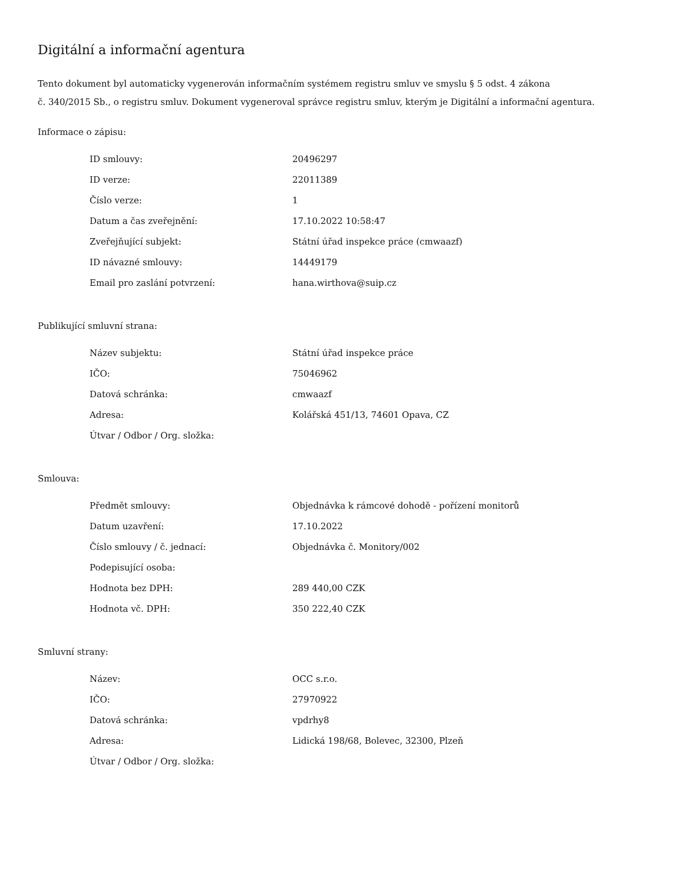Digitální a informační agentura
Tento dokument byl automaticky vygenerován informačním systémem registru smluv ve smyslu § 5 odst. 4 zákona
č. 340/2015 Sb., o registru smluv. Dokument vygeneroval správce registru smluv, kterým je Digitální a informační agentura.
Informace o zápisu:
| ID smlouvy: | 20496297 |
| ID verze: | 22011389 |
| Číslo verze: | 1 |
| Datum a čas zveřejnění: | 17.10.2022 10:58:47 |
| Zveřejňující subjekt: | Státní úřad inspekce práce (cmwaazf) |
| ID návazné smlouvy: | 14449179 |
| Email pro zaslání potvrzení: | hana.wirthova@suip.cz |
Publikující smluvní strana:
| Název subjektu: | Státní úřad inspekce práce |
| IČO: | 75046962 |
| Datová schránka: | cmwaazf |
| Adresa: | Kolářská 451/13, 74601 Opava, CZ |
| Útvar / Odbor / Org. složka: | |
Smlouva:
| Předmět smlouvy: | Objednávka k rámcové dohodě - pořízení monitorů |
| Datum uzavření: | 17.10.2022 |
| Číslo smlouvy / č. jednací: | Objednávka č. Monitory/002 |
| Podepisující osoba: | |
| Hodnota bez DPH: | 289 440,00 CZK |
| Hodnota vč. DPH: | 350 222,40 CZK |
Smluvní strany:
| Název: | OCC s.r.o. |
| IČO: | 27970922 |
| Datová schránka: | vpdrhy8 |
| Adresa: | Lidická 198/68, Bolevec, 32300, Plzeň |
| Útvar / Odbor / Org. složka: | |